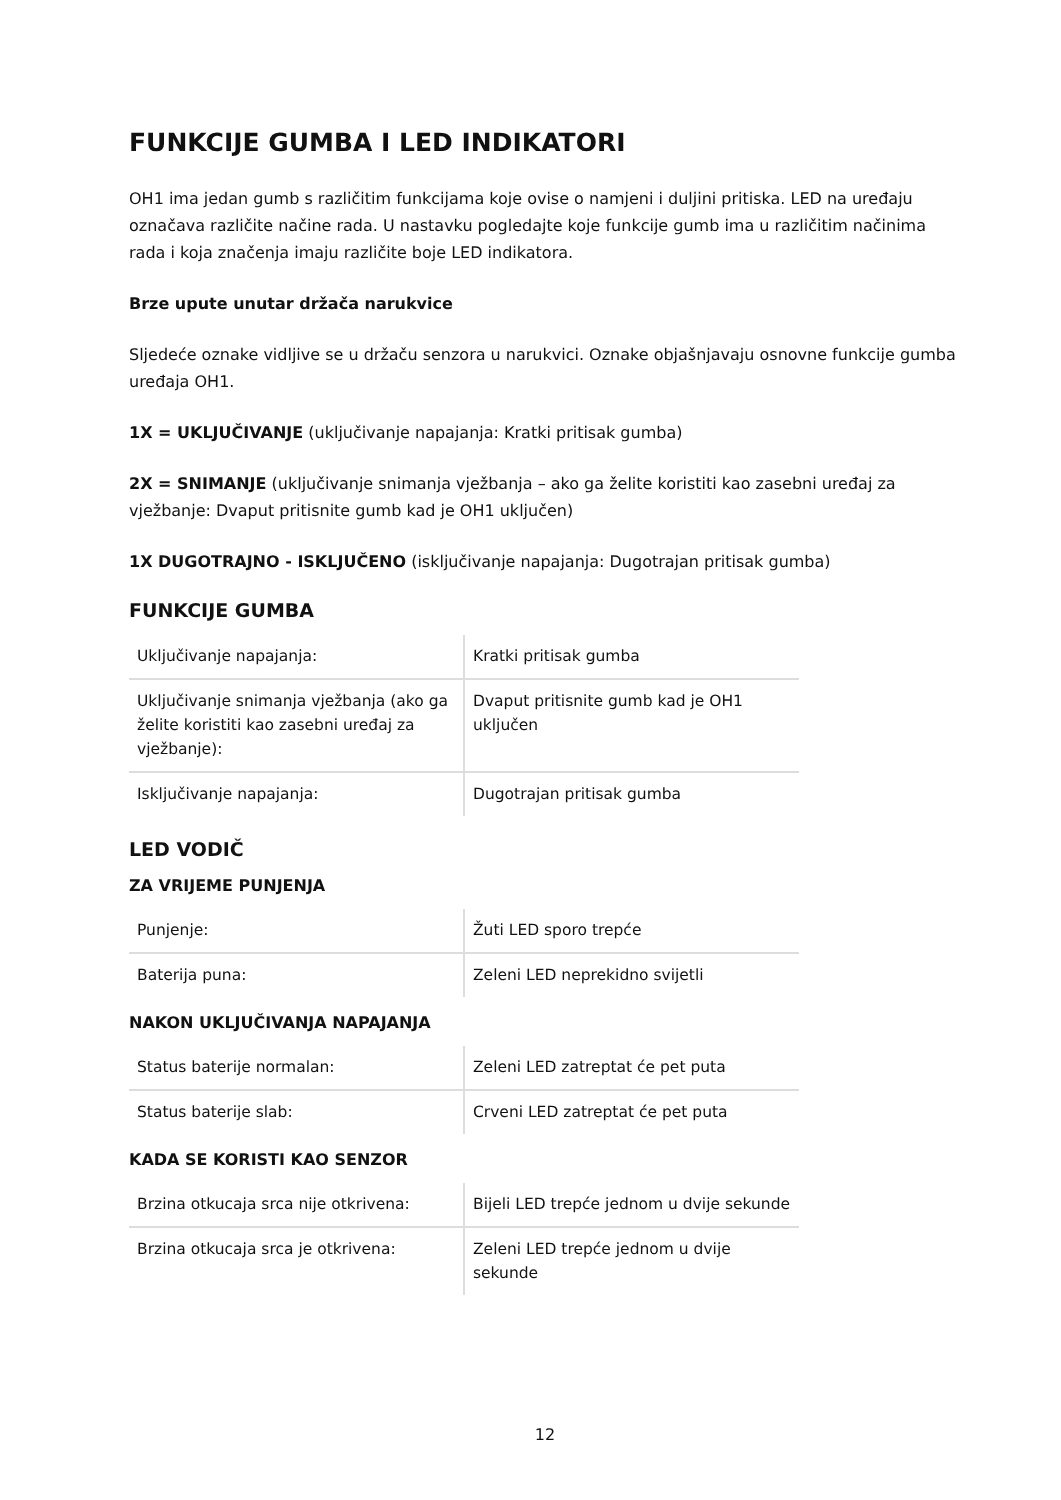FUNKCIJE GUMBA I LED INDIKATORI
OH1 ima jedan gumb s različitim funkcijama koje ovise o namjeni i duljini pritiska. LED na uređaju označava različite načine rada. U nastavku pogledajte koje funkcije gumb ima u različitim načinima rada i koja značenja imaju različite boje LED indikatora.
Brze upute unutar držača narukvice
Sljedeće oznake vidljive se u držaču senzora u narukvici. Oznake objašnjavaju osnovne funkcije gumba uređaja OH1.
1X = UKLJUČIVANJE (uključivanje napajanja: Kratki pritisak gumba)
2X = SNIMANJE (uključivanje snimanja vježbanja – ako ga želite koristiti kao zasebni uređaj za vježbanje: Dvaput pritisnite gumb kad je OH1 uključen)
1X DUGOTRAJNO - ISKLJUČENO (isključivanje napajanja: Dugotrajan pritisak gumba)
FUNKCIJE GUMBA
| Uključivanje napajanja: | Kratki pritisak gumba |
| Uključivanje snimanja vježbanja (ako ga želite koristiti kao zasebni uređaj za vježbanje): | Dvaput pritisnite gumb kad je OH1 uključen |
| Isključivanje napajanja: | Dugotrajan pritisak gumba |
LED VODIČ
ZA VRIJEME PUNJENJA
| Punjenje: | Žuti LED sporo trepće |
| Baterija puna: | Zeleni LED neprekidno svijetli |
NAKON UKLJUČIVANJA NAPAJANJA
| Status baterije normalan: | Zeleni LED zatreptat će pet puta |
| Status baterije slab: | Crveni LED zatreptat će pet puta |
KADA SE KORISTI KAO SENZOR
| Brzina otkucaja srca nije otkrivena: | Bijeli LED trepće jednom u dvije sekunde |
| Brzina otkucaja srca je otkrivena: | Zeleni LED trepće jednom u dvije sekunde |
12